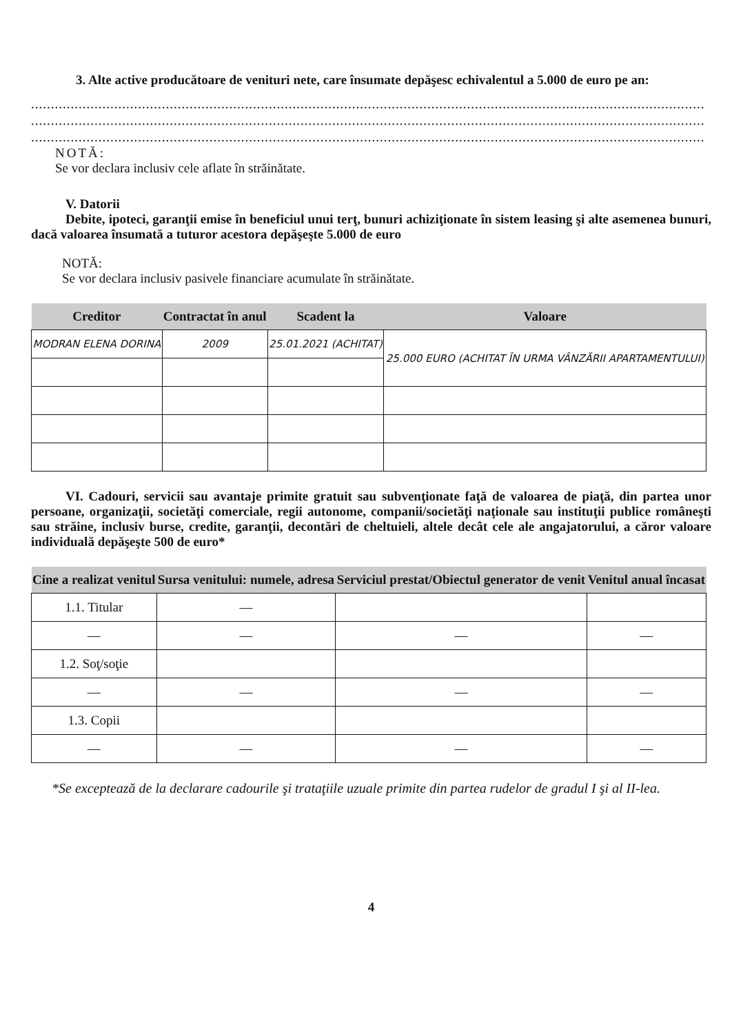3. Alte active producătoare de venituri nete, care însumate depăşesc echivalentul a 5.000 de euro pe an:
..........................................................................................................................................................................
..........................................................................................................................................................................
..........................................................................................................................................................................
NOTĂ:
Se vor declara inclusiv cele aflate în străinătate.
V. Datorii
Debite, ipoteci, garanţii emise în beneficiul unui terţ, bunuri achiziţionate în sistem leasing şi alte asemenea bunuri, dacă valoarea însumată a tuturor acestora depăşeşte 5.000 de euro
NOTĂ:
Se vor declara inclusiv pasivele financiare acumulate în străinătate.
| Creditor | Contractat în anul | Scadent la | Valoare |
| --- | --- | --- | --- |
| MODRAN ELENA DORINA | 2009 | 25.01.2021 (ACHITAT) | 25.000 EURO (ACHITAT ÎN URMA VÂNZĂRII APARTAMENTULUI) |
VI. Cadouri, servicii sau avantaje primite gratuit sau subvenţionate faţă de valoarea de piaţă, din partea unor persoane, organizaţii, societăţi comerciale, regii autonome, companii/societăţi naţionale sau instituţii publice româneşti sau străine, inclusiv burse, credite, garanţii, decontări de cheltuieli, altele decât cele ale angajatorului, a căror valoare individuală depăşeşte 500 de euro*
| Cine a realizat venitul | Sursa venitului: numele, adresa | Serviciul prestat/Obiectul generator de venit | Venitul anual încasat |
| --- | --- | --- | --- |
| 1.1. Titular | — | | |
| — | — | — | — |
| 1.2. Soţ/soţie | | | |
| — | — | — | — |
| 1.3. Copii | | | |
| — | — | — | — |
*Se exceptează de la declarare cadourile şi trataţiile uzuale primite din partea rudelor de gradul I şi al II-lea.
4